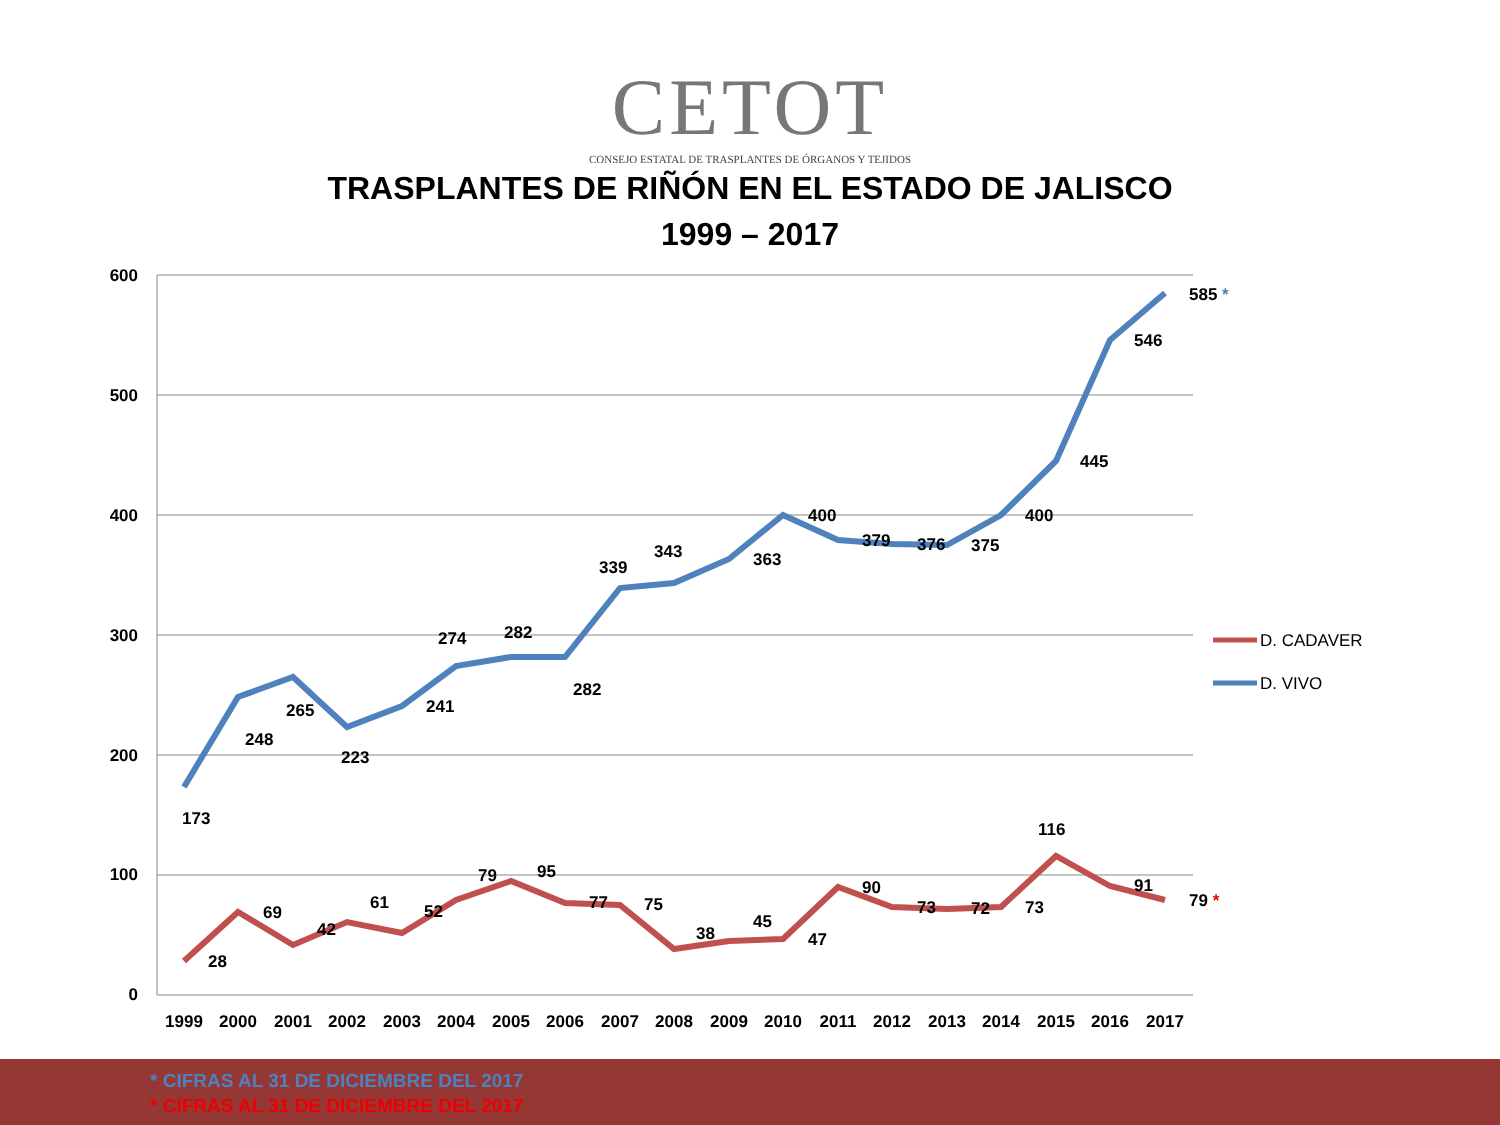CETOT
CONSEJO ESTATAL DE TRASPLANTES DE ÓRGANOS Y TEJIDOS
TRASPLANTES DE RIÑÓN EN EL ESTADO DE JALISCO
1999 – 2017
600
500
400
300
200
100
0
1999
2000
2001
2002
2003
2004
2005
2006
2007
2008
2009
2010
2011
2012
2013
2014
2015
2016
2017
173
248
265
223
241
274
282
282
339
343
363
400
379
376
375
400
445
546
585 *
28
69
42
61
52
79
95
77
75
38
45
47
90
73
72
73
116
91
79 *
D. CADAVER
D. VIVO
* CIFRAS AL 31 DE DICIEMBRE DEL 2017
* CIFRAS AL 31 DE DICIEMBRE DEL 2017